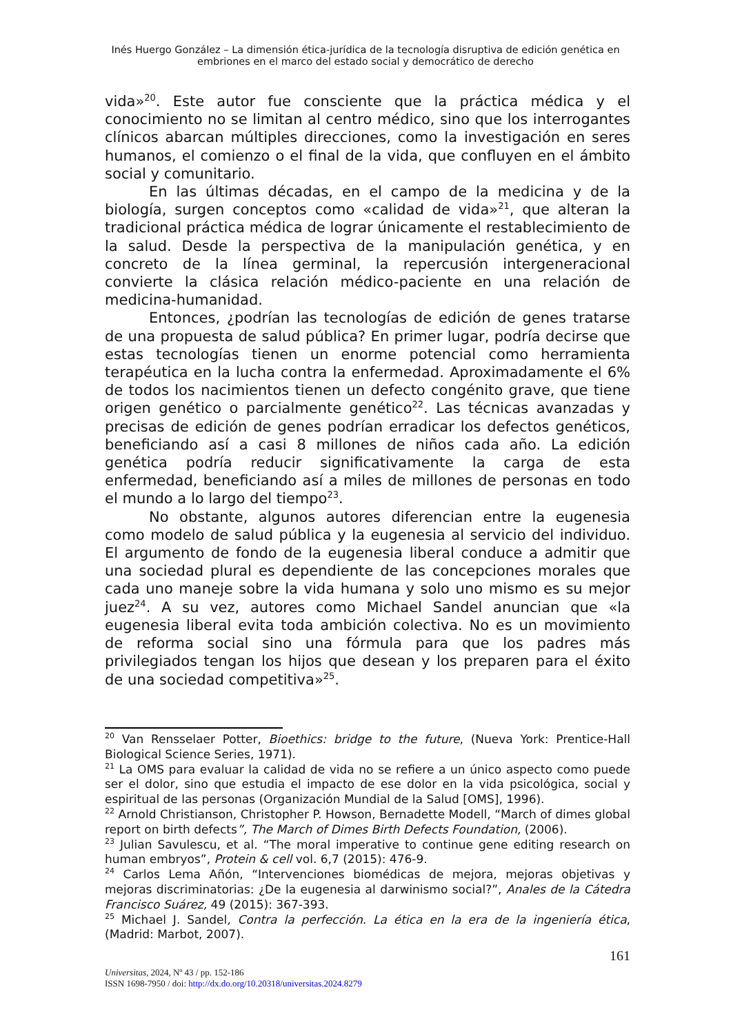Inés Huergo González – La dimensión ética-jurídica de la tecnología disruptiva de edición genética en
embriones en el marco del estado social y democrático de derecho
vida»<sup>20</sup>. Este autor fue consciente que la práctica médica y el conocimiento no se limitan al centro médico, sino que los interrogantes clínicos abarcan múltiples direcciones, como la investigación en seres humanos, el comienzo o el final de la vida, que confluyen en el ámbito social y comunitario.
En las últimas décadas, en el campo de la medicina y de la biología, surgen conceptos como «calidad de vida»<sup>21</sup>, que alteran la tradicional práctica médica de lograr únicamente el restablecimiento de la salud. Desde la perspectiva de la manipulación genética, y en concreto de la línea germinal, la repercusión intergeneracional convierte la clásica relación médico-paciente en una relación de medicina-humanidad.
Entonces, ¿podrían las tecnologías de edición de genes tratarse de una propuesta de salud pública? En primer lugar, podría decirse que estas tecnologías tienen un enorme potencial como herramienta terapéutica en la lucha contra la enfermedad. Aproximadamente el 6% de todos los nacimientos tienen un defecto congénito grave, que tiene origen genético o parcialmente genético<sup>22</sup>. Las técnicas avanzadas y precisas de edición de genes podrían erradicar los defectos genéticos, beneficiando así a casi 8 millones de niños cada año. La edición genética podría reducir significativamente la carga de esta enfermedad, beneficiando así a miles de millones de personas en todo el mundo a lo largo del tiempo<sup>23</sup>.
No obstante, algunos autores diferencian entre la eugenesia como modelo de salud pública y la eugenesia al servicio del individuo. El argumento de fondo de la eugenesia liberal conduce a admitir que una sociedad plural es dependiente de las concepciones morales que cada uno maneje sobre la vida humana y solo uno mismo es su mejor juez<sup>24</sup>. A su vez, autores como Michael Sandel anuncian que «la eugenesia liberal evita toda ambición colectiva. No es un movimiento de reforma social sino una fórmula para que los padres más privilegiados tengan los hijos que desean y los preparen para el éxito de una sociedad competitiva»<sup>25</sup>.
<sup>20</sup> Van Rensselaer Potter, Bioethics: bridge to the future, (Nueva York: Prentice-Hall Biological Science Series, 1971).
<sup>21</sup> La OMS para evaluar la calidad de vida no se refiere a un único aspecto como puede ser el dolor, sino que estudia el impacto de ese dolor en la vida psicológica, social y espiritual de las personas (Organización Mundial de la Salud [OMS], 1996).
<sup>22</sup> Arnold Christianson, Christopher P. Howson, Bernadette Modell, “March of dimes global report on birth defects”, The March of Dimes Birth Defects Foundation, (2006).
<sup>23</sup> Julian Savulescu, et al. “The moral imperative to continue gene editing research on human embryos”, Protein & cell vol. 6,7 (2015): 476-9.
<sup>24</sup> Carlos Lema Añón, “Intervenciones biomédicas de mejora, mejoras objetivas y mejoras discriminatorias: ¿De la eugenesia al darwinismo social?”, Anales de la Cátedra Francisco Suárez, 49 (2015): 367-393.
<sup>25</sup> Michael J. Sandel, Contra la perfección. La ética en la era de la ingeniería ética, (Madrid: Marbot, 2007).
161
Universitas, 2024, Nº 43 / pp. 152-186
ISSN 1698-7950 / doi: http://dx.do.org/10.20318/universitas.2024.8279